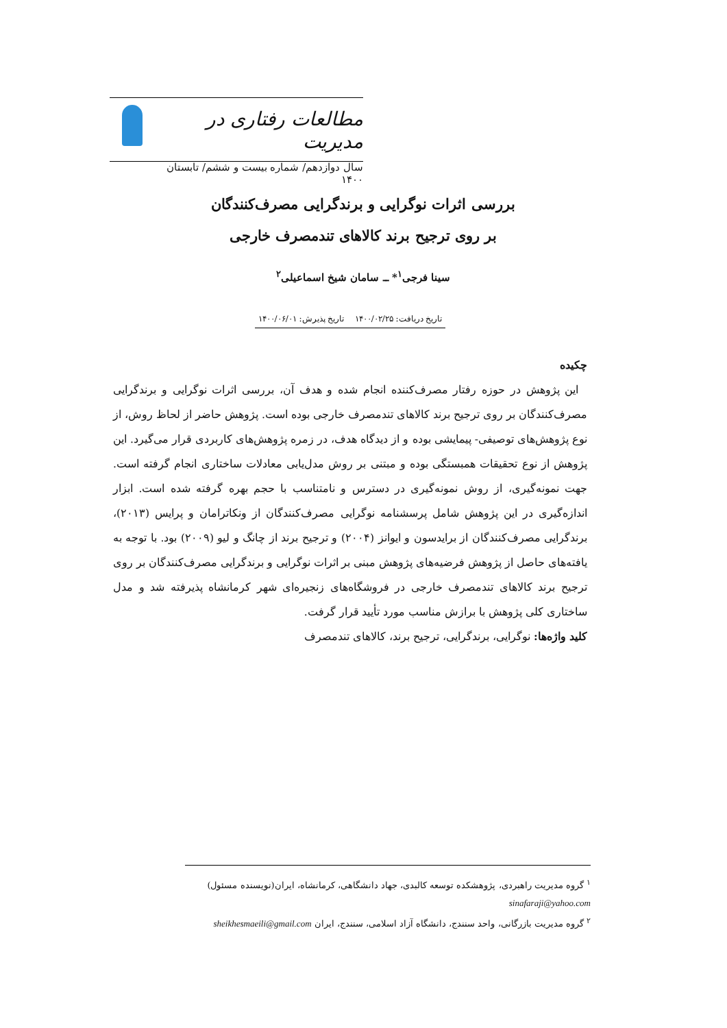مطالعات رفتاری در مدیریت
سال دوازدهم/ شماره بیست و ششم/ تابستان ۱۴۰۰
بررسی اثرات نوگرایی و برندگرایی مصرف‌کنندگان
بر روی ترجیح برند کالاهای تندمصرف خارجی
سینا فرجی<sup>۱</sup>* ــ سامان شیخ اسماعیلی<sup>۲</sup>
تاریخ دریافت: ۱۴۰۰/۰۲/۲۵ تاریخ پذیرش: ۱۴۰۰/۰۶/۰۱
چکیده
این پژوهش در حوزه رفتار مصرف‌کننده انجام شده و هدف آن، بررسی اثرات نوگرایی و برندگرایی مصرف‌کنندگان بر روی ترجیح برند کالاهای تندمصرف خارجی بوده است. پژوهش حاضر از لحاظ روش، از نوع پژوهش‌های توصیفی- پیمایشی بوده و از دیدگاه هدف، در زمره پژوهش‌های کاربردی قرار می‌گیرد. این پژوهش از نوع تحقیقات همبستگی بوده و مبتنی بر روش مدل‌یابی معادلات ساختاری انجام گرفته است. جهت نمونه‌گیری، از روش نمونه‌گیری در دسترس و نامتناسب با حجم بهره گرفته شده است. ابزار اندازه‌گیری در این پژوهش شامل پرسشنامه نوگرایی مصرف‌کنندگان از ونکاترامان و پرایس (۲۰۱۳)، برندگرایی مصرف‌کنندگان از برایدسون و ایوانز (۲۰۰۴) و ترجیح برند از چانگ و لیو (۲۰۰۹) بود. با توجه به یافته‌های حاصل از پژوهش فرضیه‌های پژوهش مبنی بر اثرات نوگرایی و برندگرایی مصرف‌کنندگان بر روی ترجیح برند کالاهای تندمصرف خارجی در فروشگاه‌های زنجیره‌ای شهر کرمانشاه پذیرفته شد و مدل ساختاری کلی پژوهش با برازش مناسب مورد تأیید قرار گرفت.
کلید واژه‌ها: نوگرایی، برندگرایی، ترجیح برند، کالاهای تندمصرف
<sup>۱</sup> گروه مدیریت راهبردی، پژوهشکده توسعه کالبدی، جهاد دانشگاهی، کرمانشاه، ایران(نویسنده مسئول)
sinafaraji@yahoo.com
<sup>۲</sup> گروه مدیریت بازرگانی، واحد سنندج، دانشگاه آزاد اسلامی، سنندج، ایران sheikhesmaeili@gmail.com